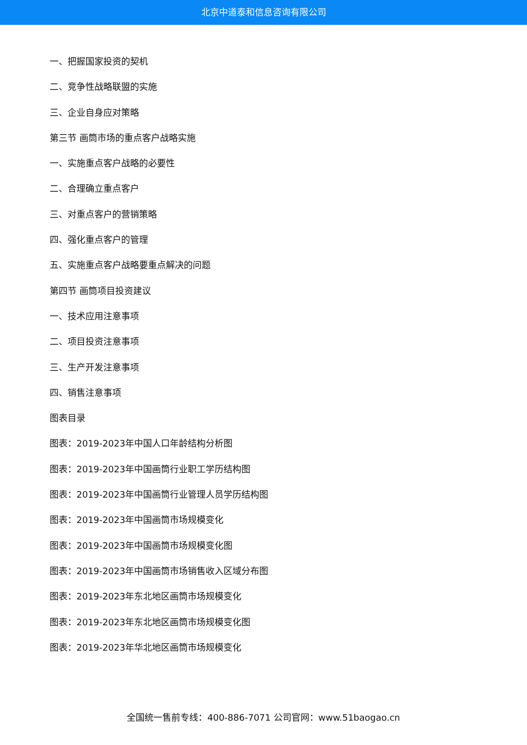北京中道泰和信息咨询有限公司
一、把握国家投资的契机
二、竞争性战略联盟的实施
三、企业自身应对策略
第三节 画筒市场的重点客户战略实施
一、实施重点客户战略的必要性
二、合理确立重点客户
三、对重点客户的营销策略
四、强化重点客户的管理
五、实施重点客户战略要重点解决的问题
第四节 画筒项目投资建议
一、技术应用注意事项
二、项目投资注意事项
三、生产开发注意事项
四、销售注意事项
图表目录
图表：2019-2023年中国人口年龄结构分析图
图表：2019-2023年中国画筒行业职工学历结构图
图表：2019-2023年中国画筒行业管理人员学历结构图
图表：2019-2023年中国画筒市场规模变化
图表：2019-2023年中国画筒市场规模变化图
图表：2019-2023年中国画筒市场销售收入区域分布图
图表：2019-2023年东北地区画筒市场规模变化
图表：2019-2023年东北地区画筒市场规模变化图
图表：2019-2023年华北地区画筒市场规模变化
全国统一售前专线：400-886-7071 公司官网：www.51baogao.cn